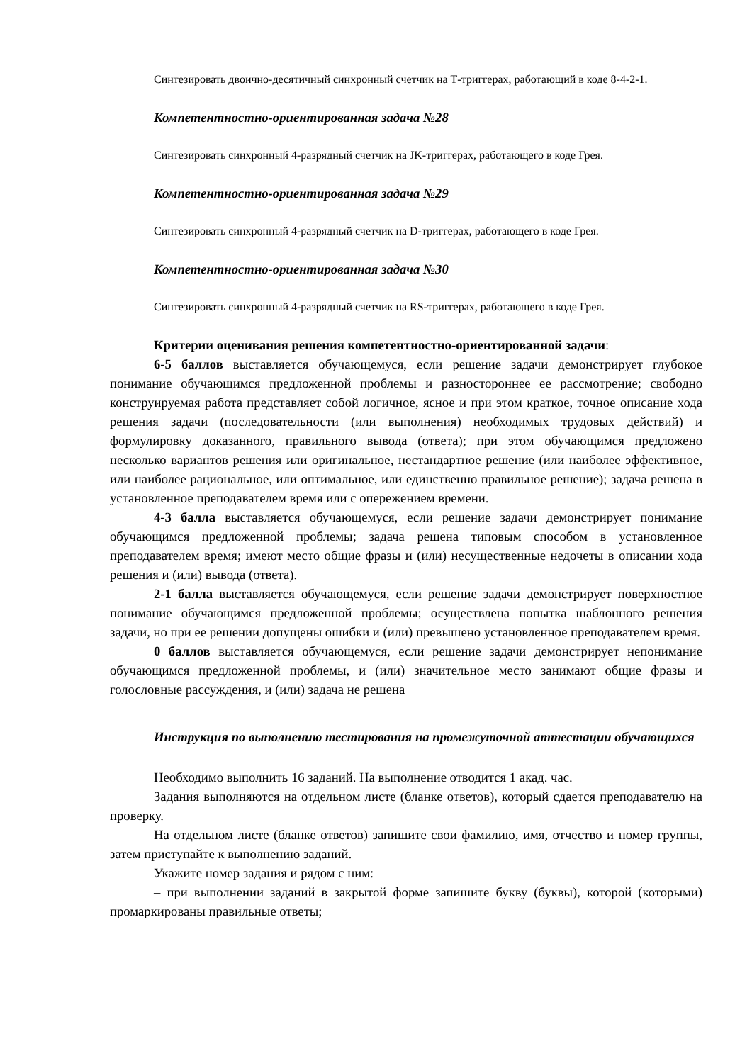Синтезировать двоично-десятичный синхронный счетчик на Т-триггерах, работающий в коде 8-4-2-1.
Компетентностно-ориентированная задача №28
Синтезировать синхронный 4-разрядный счетчик на JK-триггерах, работающего в коде Грея.
Компетентностно-ориентированная задача №29
Синтезировать синхронный 4-разрядный счетчик на D-триггерах, работающего в коде Грея.
Компетентностно-ориентированная задача №30
Синтезировать синхронный 4-разрядный счетчик на RS-триггерах, работающего в коде Грея.
Критерии оценивания решения компетентностно-ориентированной задачи:
6-5 баллов выставляется обучающемуся, если решение задачи демонстрирует глубокое понимание обучающимся предложенной проблемы и разностороннее ее рассмотрение; свободно конструируемая работа представляет собой логичное, ясное и при этом краткое, точное описание хода решения задачи (последовательности (или выполнения) необходимых трудовых действий) и формулировку доказанного, правильного вывода (ответа); при этом обучающимся предложено несколько вариантов решения или оригинальное, нестандартное решение (или наиболее эффективное, или наиболее рациональное, или оптимальное, или единственно правильное решение); задача решена в установленное преподавателем время или с опережением времени.
4-3 балла выставляется обучающемуся, если решение задачи демонстрирует понимание обучающимся предложенной проблемы; задача решена типовым способом в установленное преподавателем время; имеют место общие фразы и (или) несущественные недочеты в описании хода решения и (или) вывода (ответа).
2-1 балла выставляется обучающемуся, если решение задачи демонстрирует поверхностное понимание обучающимся предложенной проблемы; осуществлена попытка шаблонного решения задачи, но при ее решении допущены ошибки и (или) превышено установленное преподавателем время.
0 баллов выставляется обучающемуся, если решение задачи демонстрирует непонимание обучающимся предложенной проблемы, и (или) значительное место занимают общие фразы и голословные рассуждения, и (или) задача не решена
Инструкция по выполнению тестирования на промежуточной аттестации обучающихся
Необходимо выполнить 16 заданий. На выполнение отводится 1 акад. час.
Задания выполняются на отдельном листе (бланке ответов), который сдается преподавателю на проверку.
На отдельном листе (бланке ответов) запишите свои фамилию, имя, отчество и номер группы, затем приступайте к выполнению заданий.
Укажите номер задания и рядом с ним:
– при выполнении заданий в закрытой форме запишите букву (буквы), которой (которыми) промаркированы правильные ответы;